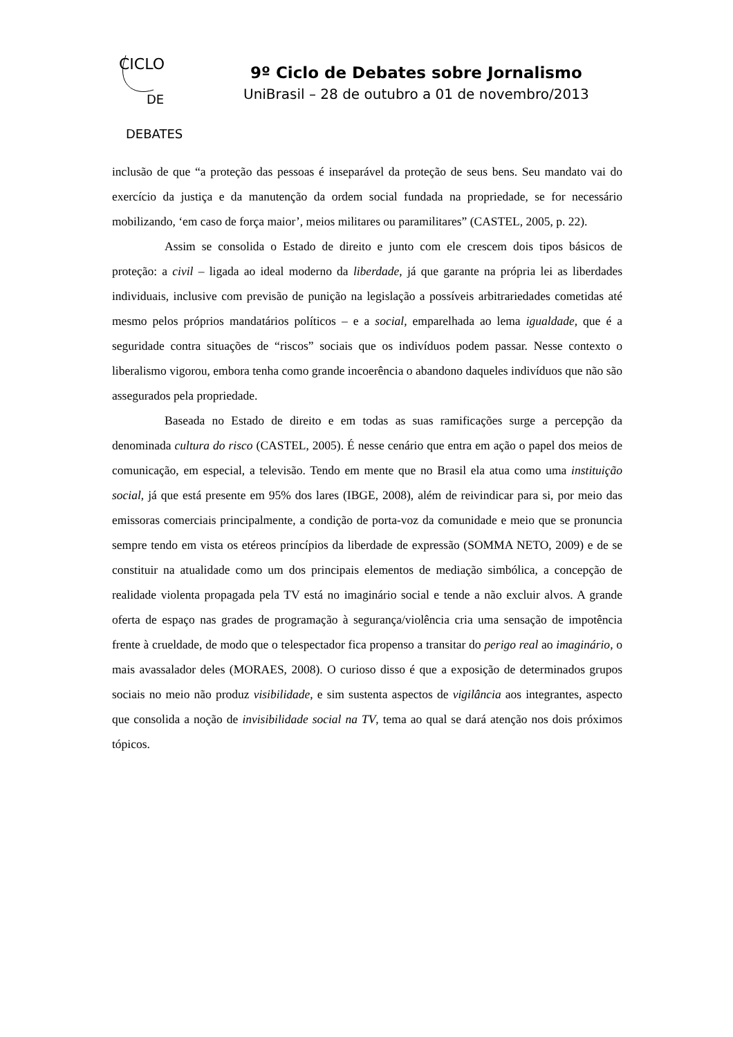CICLO
DE
DEBATES
9º Ciclo de Debates sobre Jornalismo
UniBrasil – 28 de outubro a 01 de novembro/2013
inclusão de que “a proteção das pessoas é inseparável da proteção de seus bens. Seu mandato vai do exercício da justiça e da manutenção da ordem social fundada na propriedade, se for necessário mobilizando, ‘em caso de força maior’, meios militares ou paramilitares” (CASTEL, 2005, p. 22).
Assim se consolida o Estado de direito e junto com ele crescem dois tipos básicos de proteção: a civil – ligada ao ideal moderno da liberdade, já que garante na própria lei as liberdades individuais, inclusive com previsão de punição na legislação a possíveis arbitrariedades cometidas até mesmo pelos próprios mandatários políticos – e a social, emparelhada ao lema igualdade, que é a seguridade contra situações de “riscos” sociais que os indivíduos podem passar. Nesse contexto o liberalismo vigorou, embora tenha como grande incoerência o abandono daqueles indivíduos que não são assegurados pela propriedade.
Baseada no Estado de direito e em todas as suas ramificações surge a percepção da denominada cultura do risco (CASTEL, 2005). É nesse cenário que entra em ação o papel dos meios de comunicação, em especial, a televisão. Tendo em mente que no Brasil ela atua como uma instituição social, já que está presente em 95% dos lares (IBGE, 2008), além de reivindicar para si, por meio das emissoras comerciais principalmente, a condição de porta-voz da comunidade e meio que se pronuncia sempre tendo em vista os etéreos princípios da liberdade de expressão (SOMMA NETO, 2009) e de se constituir na atualidade como um dos principais elementos de mediação simbólica, a concepção de realidade violenta propagada pela TV está no imaginário social e tende a não excluir alvos. A grande oferta de espaço nas grades de programação à segurança/violência cria uma sensação de impotência frente à crueldade, de modo que o telespectador fica propenso a transitar do perigo real ao imaginário, o mais avassalador deles (MORAES, 2008). O curioso disso é que a exposição de determinados grupos sociais no meio não produz visibilidade, e sim sustenta aspectos de vigilância aos integrantes, aspecto que consolida a noção de invisibilidade social na TV, tema ao qual se dará atenção nos dois próximos tópicos.